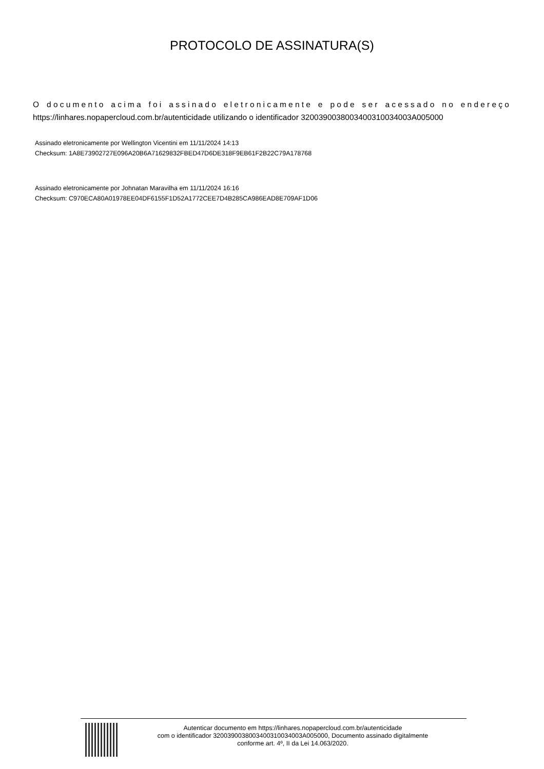PROTOCOLO DE ASSINATURA(S)
O documento acima foi assinado eletronicamente e pode ser acessado no endereço https://linhares.nopapercloud.com.br/autenticidade utilizando o identificador 320039003800340031003400​3A005000
Assinado eletronicamente por Wellington Vicentini em 11/11/2024 14:13
Checksum: 1A8E73902727E096A20B6A71629832FBED47D6DE318F9EB61F2B22C79A178768
Assinado eletronicamente por Johnatan Maravilha em 11/11/2024 16:16
Checksum: C970ECA80A01978EE04DF6155F1D52A1772CEE7D4B285CA986EAD8E709AF1D06
Autenticar documento em https://linhares.nopapercloud.com.br/autenticidade
com o identificador 3200390038003400310034003A005000, Documento assinado digitalmente
conforme art. 4º, II da Lei 14.063/2020.